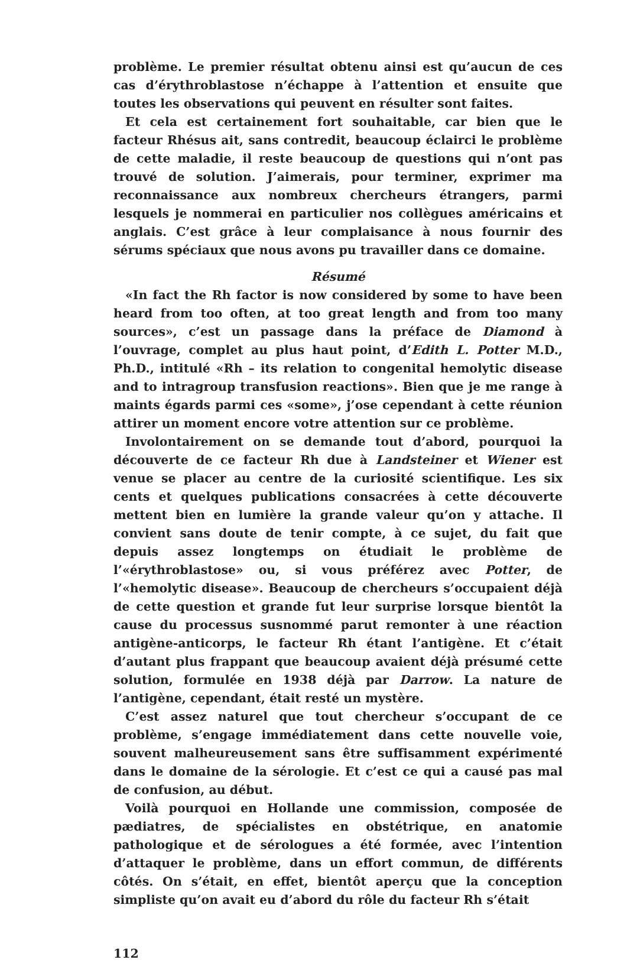problème. Le premier résultat obtenu ainsi est qu’aucun de ces cas d’érythroblastose n’échappe à l’attention et ensuite que toutes les observations qui peuvent en résulter sont faites.
Et cela est certainement fort souhaitable, car bien que le facteur Rhésus ait, sans contredit, beaucoup éclairci le problème de cette maladie, il reste beaucoup de questions qui n’ont pas trouvé de solution. J’aimerais, pour terminer, exprimer ma reconnaissance aux nombreux chercheurs étrangers, parmi lesquels je nommerai en particulier nos collègues américains et anglais. C’est grâce à leur complaisance à nous fournir des sérums spéciaux que nous avons pu travailler dans ce domaine.
Résumé
«In fact the Rh factor is now considered by some to have been heard from too often, at too great length and from too many sources», c’est un passage dans la préface de Diamond à l’ouvrage, complet au plus haut point, d’Edith L. Potter M.D., Ph.D., intitulé «Rh – its relation to congenital hemolytic disease and to intragroup transfusion reactions». Bien que je me range à maints égards parmi ces «some», j’ose cependant à cette réunion attirer un moment encore votre attention sur ce problème.
Involontairement on se demande tout d’abord, pourquoi la découverte de ce facteur Rh due à Landsteiner et Wiener est venue se placer au centre de la curiosité scientifique. Les six cents et quelques publications consacrées à cette découverte mettent bien en lumière la grande valeur qu’on y attache. Il convient sans doute de tenir compte, à ce sujet, du fait que depuis assez longtemps on étudiait le problème de l’«érythroblastose» ou, si vous préférez avec Potter, de l’«hemolytic disease». Beaucoup de chercheurs s’occupaient déjà de cette question et grande fut leur surprise lorsque bientôt la cause du processus susnommé parut remonter à une réaction antigène-anticorps, le facteur Rh étant l’antigène. Et c’était d’autant plus frappant que beaucoup avaient déjà présumé cette solution, formulée en 1938 déjà par Darrow. La nature de l’antigène, cependant, était resté un mystère.
C’est assez naturel que tout chercheur s’occupant de ce problème, s’engage immédiatement dans cette nouvelle voie, souvent malheureusement sans être suffisamment expérimenté dans le domaine de la sérologie. Et c’est ce qui a causé pas mal de confusion, au début.
Voilà pourquoi en Hollande une commission, composée de pædiatres, de spécialistes en obstétrique, en anatomie pathologique et de sérologues a été formée, avec l’intention d’attaquer le problème, dans un effort commun, de différents côtés. On s’était, en effet, bientôt aperçu que la conception simpliste qu’on avait eu d’abord du rôle du facteur Rh s’était
112